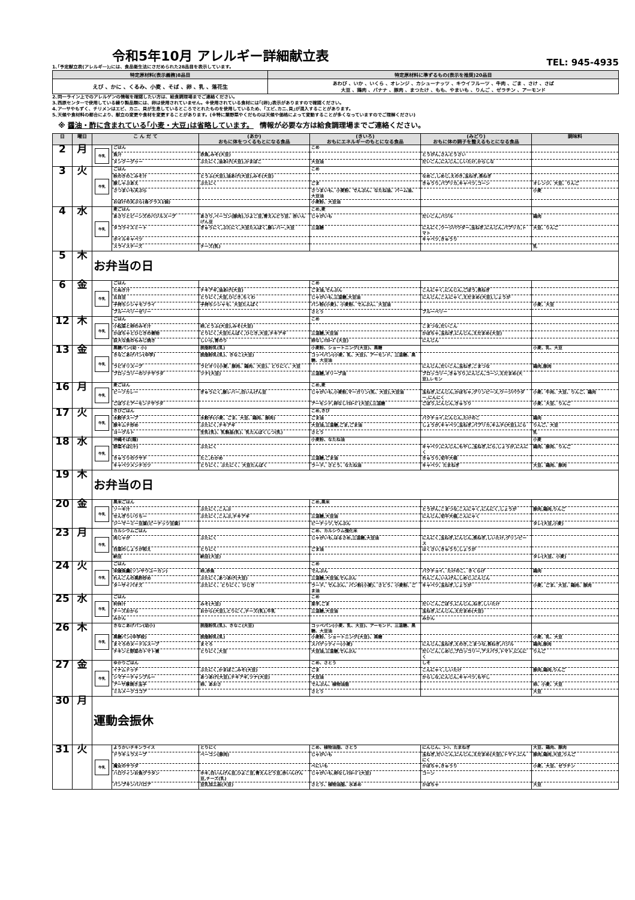令和5年10月 アレルギー詳細献立表
TEL: 945-4935
1､｢予定献立表(アレルギー)｣には、食品衛生法にさだめられた28品目を表示しています。
| 特定原材料(表示義務)8品目 | 特定原材料に準ずるもの(表示を推奨)20品目 |
| --- | --- |
| えび 、かに 、くるみ、小麦 、そば 、卵 、乳 、落花生 | あわび 、いか 、いくら 、オレンジ 、カシューナッツ 、キウイフルーツ 、牛肉 、ごま 、さけ 、さば 大豆 、鶏肉 、バナナ 、豚肉 、まつたけ 、もも、やまいも 、りんご 、ゼラチン 、アーモンド |
2､同一ライン上でのアレルゲンの情報を確認したい方は、給食調理場までご連絡ください。
3､西原センターで使用している練り製品類には、卵は使用されていません。※使用されている食材には｢(卵)｣表示がありますので確認ください。
4､アーサやもずく、チリメンはエビ、カニ、貝が生息しているところでとれたものを使用しているため、｢エビ､カニ､貝｣が混入することがあります。
5､天候や食材料の都合により、献立の変更や食材を変更することがあります。(※特に葉野菜やくだものは天候や価格によって変動することが多くなっていますのでご理解ください)
※ 醤油・酢に含まれている｢小麦・大豆｣は省略しています。 情報が必要な方は給食調理場までご連絡ください。
| 日 | 曜日 | こ ん だ て | | (あか) おもに体をつくるもとになる食品 | (きいろ) おもにエネルギーのもとになる食品 | (みどり) おもに体の調子を整えるもとになる食品 | 調味料 |
| --- | --- | --- | --- | --- | --- | --- | --- |
| 2 | 月 | 牛乳 | ごはん | | こめ | | |
| | | | 魚汁 | 赤魚,みそ(大豆) | | とうがん,さんとうさい | |
| | | | ヌンクーグヮー | ぶたにく,油あげ(大豆),かまぼこ | 大豆油 | だいこん,にんじん,しいたけ,からしな | |
| 3 | 火 | 牛乳 | ごはん | | こめ | | |
| | | | 秋のきのこみそ汁 | とうふ(大豆),油あげ(大豆),みそ(大豆) | | なめこ,しめじ,えのき,玉ねぎ,長ねぎ | |
| | | | 豚しゃぶあえ | ぶたにく | ごま | きゅうり,パプリカ,キャベツ,コーン | オレンジ、大豆、りんご |
| | | | さつまいも天ぷら | | さつまいも、小麦粉、でんぷん、なたね油、パーム油、大豆油 | | 小麦 |
| | | | おばけの天ぷら(各クラス1個) | | 小麦粉、大豆油 | | |
| 4 | 水 | 牛乳 | 麦ごはん | | こめ,麦 | | |
| | | | あさりとビーンズのバジルスープ | あさり,ベーコン(豚肉),ひよこ豆,青えんどう豆、赤いんげん豆 | じゃがいも | だいこん,バジル | 鶏肉 |
| | | | タコライスミート | ぎゅうにく,ぶたにく,大豆たんぱく,豚レバー,大豆 | 三温糖 | にんにく,ウージパウダー,玉ねぎ,にんじん,パプリカ,トマト | 大豆、りんご |
| | | | ボイルキャベツ | | | キャベツ,きゅうり | |
| | | | スライスチーズ | チーズ(乳) | | | 乳 |
| 5 | 木 | お弁当の日 | | | | | |
| 6 | 金 | 牛乳 | ごはん | | こめ | | |
| | | | たぬき汁 | チキアギ,油あげ(大豆) | ごま油,でんぷん | こんにゃく,にんじん,ごぼう,長ねぎ | |
| | | | 五目豆 | とりにく,大豆,ひじき,ちくわ | じゃがいも,三温糖,大豆油 | にんじん,こんにゃく,えだまめ(大豆),しょうが | |
| | | | 子持ちシシャモフライ | 子持ちシシャモ、大豆たんぱく | パン粉(小麦)、小麦粉、でんぷん、大豆油 | | 小麦、大豆 |
| | | | ブルーベリーゼリー | | さとう | ブルーベリー | |
| 12 | 木 | 牛乳 | ごはん | | こめ | | |
| | | | 小松菜と卵のみそ汁 | 卵,とうふ(大豆),みそ(大豆) | | こまつな,だいこん | |
| | | | かぼちゃとひじきの煮物 | とりにく,大豆たんぱく,ひじき,大豆,チキアギ | 三温糖,大豆油 | かぼちゃ,玉ねぎ,にんじん,えだまめ(大豆) | |
| | | | 巨大な魚のもみじ焼き | しいら,青のり | 卵なしﾏﾖﾈｰｽﾞ(大豆) | にんじん | |
| 13 | 金 | 牛乳 | 黒糖パン(幼・小) | 脱脂粉乳(乳) | 小麦粉、ショートニング(大豆)、黒糖 | | 小麦、乳、大豆 |
| | | | きなこあげパン(中学) | 脱脂粉乳(乳)、きなこ(大豆) | コッペパン(小麦、乳、大豆)、アーモンド、三温糖、黒糖、大豆油 | | |
| | | | ラビオリスープ | ラビオリ(小麦、豚肉、鶏肉、大豆)、とりにく、大豆 | | にんじん,だいこん,玉ねぎ,こまつな | 鶏肉,豚肉 |
| | | | ブロッコリーのツナサラダ | ツナ(大豆) | 三温糖,オリーブ油 | ブロッコリー,きゅうり,にんじん,コーン,えだまめ(大豆),レモン | |
| 16 | 月 | 牛乳 | 麦ごはん | | こめ,麦 | | |
| | | | ビーフカレー | ぎゅうにく,豚レバー,白いんげん豆 | じゃがいも,小麦粉,マーガリン(乳、大豆),大豆油 | 玉ねぎ,にんじん,かぼちゃ,グリンピース,ウージパウダー,にんにく | 小麦、牛肉、大豆、りんご、鶏肉 |
| | | | ごぼうとアーモンドサラダ | | アーモンド,卵なしﾏﾖﾈｰｽﾞ(大豆),三温糖 | ごぼう,にんじん,きゅうり | 小麦、大豆、りんご |
| 17 | 火 | 牛乳 | きびごはん | | こめ,きび | | |
| | | | 水餃子スープ | 水餃子(小麦、ごま、大豆、鶏肉、豚肉) | ごま油 | パクチョイ,にんじん,たけのこ | 鶏肉 |
| | | | 豚キムチ炒め | ぶたにく,チキアギ | 大豆油,三温糖,ごま,ごま油 | しょうが,キャベツ,玉ねぎ,パプリカ,キムチ(大豆),にら | りんご、大豆 |
| | | | ヨーグルト | 生乳(乳)、乳製品(乳)、乳たんぱくしつ(乳) | さとう | | 乳 |
| 18 | 水 | 牛乳 | 沖縄そば(麺) | | 小麦粉、なたね油 | | 小麦 |
| | | | 野菜そば(汁) | ぶたにく | | キャベツ,にんじん,もやし,玉ねぎ,にら,しょうが,にんにく | 鶏肉、豚肉、りんご |
| | | | きゅうりのウサチ | たこ,わかめ | 三温糖,ごま油 | きゅうり,切干大根 | |
| | | | キャベツメンチカツ | とりにく、ぶたにく、大豆たんぱく | ラード、さとう、なたね油 | キャベツ、たまねぎ | 大豆、鶏肉、豚肉 |
| 19 | 木 | お弁当の日 | | | | | |
| 20 | 金 | 牛乳 | 黒米ごはん | | こめ,黒米 | | |
| | | | ソーキ汁 | ぶたにく,こんぶ | | とうがん,こまつな,こんにゃく,にんにく,しょうが | 豚肉,鶏肉,りんご |
| | | | せんぎりいりちー | ぶたにく,こんぶ,チキアギ | 三温糖,大豆油 | にんじん,切干大根,こんにゃく | |
| | | | ジーマーミー豆腐(ピーナッツ豆腐) | | ピーナッツ,でんぷん | | タレ(大豆,小麦) |
| 23 | 月 | 牛乳 | カルシウムごはん | | こめ、カルシウム強化米 | | |
| | | | 肉じゃが | ぶたにく | じゃがいも,はるさめ,三温糖,大豆油 | にんにく,玉ねぎ,にんじん,長ねぎ,しいたけ,グリンピース | |
| | | | 白菜のしょうが和え | とりにく | ごま油 | はくさい,きゅうり,しょうが | |
| | | | 納豆 | 納豆(大豆) | | | タレ(大豆、小麦) |
| 24 | 火 | 牛乳 | ごはん | | こめ | | |
| | | | 宋媛魚羹(ソンサウユーカン) | 卵,赤魚 | でんぷん | パクチョイ、たけのこ、きくらげ | 鶏肉 |
| | | | れんこんの黒酢炒め | ぶたにく,あつあげ(大豆) | 三温糖,大豆油,でんぷん | れんこん,いんげん,しめじ,にんじん | |
| | | | ターサイパオズ | ぶたにく、とりにく、ひじき | ラード、でんぷん、パン粉(小麦)、さとう、小麦粉、ごま油 | キャベツ,玉ねぎ,しょうが | 小麦、ごま、大豆、鶏肉、豚肉 |
| 25 | 水 | 牛乳 | ごはん | | こめ | | |
| | | | 利休汁 | みそ(大豆) | 里芋,ごま | だいこん,ごぼう,にんじん,ねぎ,しいたけ | |
| | | | チーズおから | おから(大豆),とりにく,チーズ(乳),牛乳 | 三温糖,大豆油 | 玉ねぎ,にんじん,えだまめ(大豆) | |
| | | | みかん | | | みかん | |
| 26 | 木 | 牛乳 | きなこあげパン(幼小) | 脱脂粉乳(乳)、きなこ(大豆) | コッペパン(小麦、乳、大豆)、アーモンド、三温糖、黒糖、大豆油 | | |
| | | | 黒糖パン(中学校) | 脱脂粉乳(乳) | 小麦粉、ショートニング(大豆)、黒糖 | | 小麦、乳、大豆 |
| | | | まぐろのヌードルスープ | まぐろ | スパゲッティー(小麦) | にんじん,玉ねぎ,えのき,こまつな,長ねぎ,バジル | 鶏肉,豚肉 |
| | | | チキンと野菜のトマト煮 | とりにく,大豆 | 大豆油,三温糖,でんぷん | だいこん,しめじ,ブロッコリー,アスパラ,トマト,にんにく | りんご |
| 27 | 金 | 牛乳 | ゆかりごはん | | こめ、さとう | しそ | |
| | | | イナムドゥチ | ぶたにく,かまぼこ,みそ(大豆) | ごま | こんにゃく,しいたけ | 豚肉,鶏肉,りんご |
| | | | シマナーチャンプルー | あつあげ(大豆),チキアギ,ツナ(大豆) | 大豆油 | からしな,にんじん,キャベツ,もやし | |
| | | | アーサ厚焼き玉子 | 卵、あおさ | でんぷん、植物油脂 | | 卵、小麦、大豆 |
| | | | ミルメークココア | | さとう | | 大豆 |
| 30 | 月 | 運動会振休 | | | | | |
| 31 | 火 | 牛乳 | ようかいチキンライス | とりにく | こめ、植物油脂、さとう | にんじん、ｺｰﾝ、たまねぎ | 大豆、鶏肉、豚肉 |
| | | | ドラキュラスープ | ベーコン(豚肉) | じゃがいも | 玉ねぎ,だいこん,にんじん,えだまめ(大豆),トマト,にんにく | 豚肉,鶏肉,大豆,りんご |
| | | | 魔女のサラダ | | べにいも | かぼちゃ,きゅうり | 小麦、大豆、ゼラチン |
| | | | ハロウィンお魚グラタン | ホキ,白いんげん豆,ひよこ豆,青えんどう豆,赤いんげん豆,チーズ(乳) | じゃがいも,卵なしﾏﾖﾈｰｽﾞ(大豆) | コーン | |
| | | | パンプキンババロア | 豆乳加工品(大豆) | さとう、植物油脂、水あめ | かぼちゃ | 大豆 |